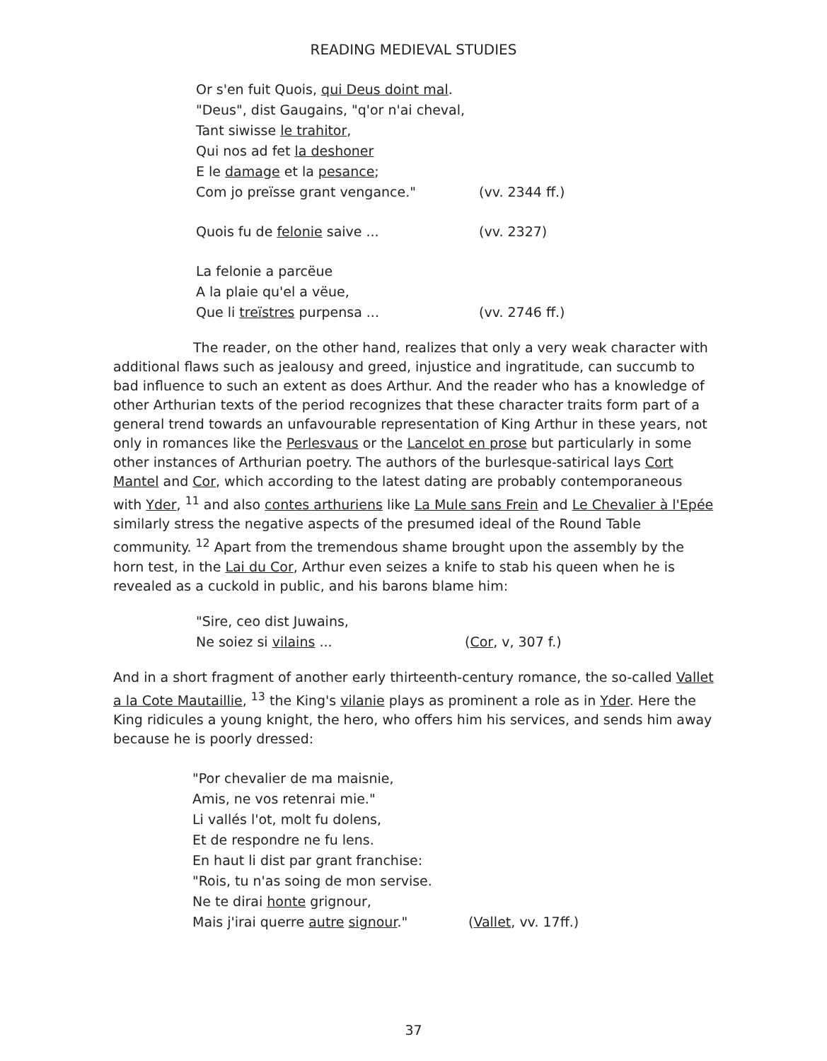READING MEDIEVAL STUDIES
Or s'en fuit Quois, qui Deus doint mal.
"Deus", dist Gaugains, "q'or n'ai cheval,
Tant siwisse le trahitor,
Qui nos ad fet la deshoner
E le damage et la pesance;
Com jo preïsse grant vengance." (vv. 2344 ff.)
Quois fu de felonie saive ... (vv. 2327)
La felonie a parcëue
A la plaie qu'el a vëue,
Que li treïstres purpensa ... (vv. 2746 ff.)
The reader, on the other hand, realizes that only a very weak character with additional flaws such as jealousy and greed, injustice and ingratitude, can succumb to bad influence to such an extent as does Arthur. And the reader who has a knowledge of other Arthurian texts of the period recognizes that these character traits form part of a general trend towards an unfavourable representation of King Arthur in these years, not only in romances like the Perlesvaus or the Lancelot en prose but particularly in some other instances of Arthurian poetry. The authors of the burlesque-satirical lays Cort Mantel and Cor, which according to the latest dating are probably contemporaneous with Yder, <sup>11</sup> and also contes arthuriens like La Mule sans Frein and Le Chevalier à l'Epée similarly stress the negative aspects of the presumed ideal of the Round Table community. <sup>12</sup> Apart from the tremendous shame brought upon the assembly by the horn test, in the Lai du Cor, Arthur even seizes a knife to stab his queen when he is revealed as a cuckold in public, and his barons blame him:
"Sire, ceo dist Juwains,
Ne soiez si vilains ... (Cor, v, 307 f.)
And in a short fragment of another early thirteenth-century romance, the so-called Vallet a la Cote Mautaillie, <sup>13</sup> the King's vilanie plays as prominent a role as in Yder. Here the King ridicules a young knight, the hero, who offers him his services, and sends him away because he is poorly dressed:
"Por chevalier de ma maisnie,
Amis, ne vos retenrai mie."
Li vallés l'ot, molt fu dolens,
Et de respondre ne fu lens.
En haut li dist par grant franchise:
"Rois, tu n'as soing de mon servise.
Ne te dirai honte grignour,
Mais j'irai querre autre signour." (Vallet, vv. 17ff.)
37